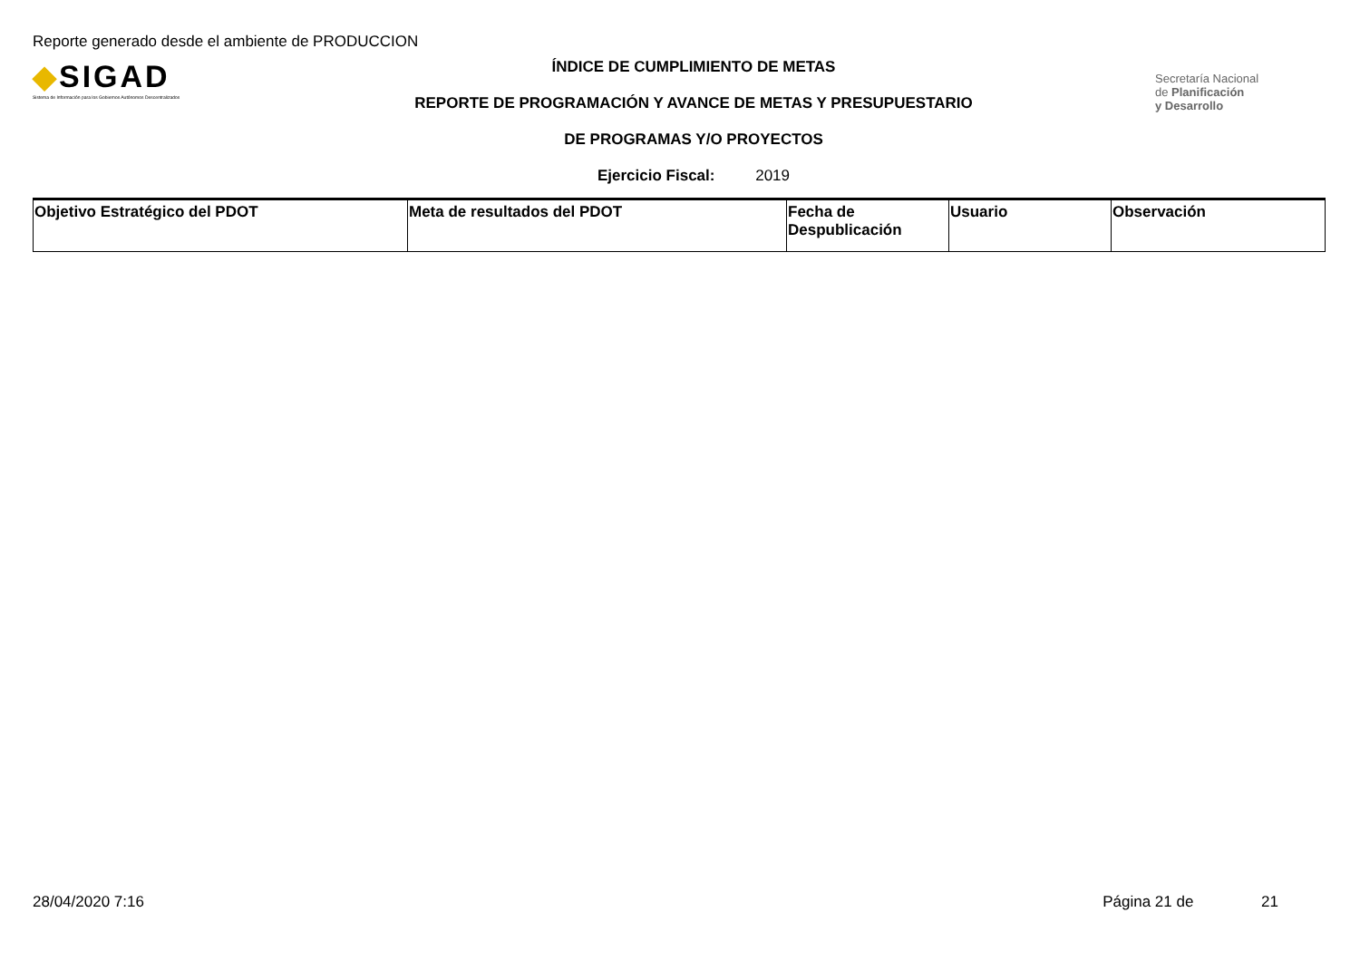Reporte generado desde el ambiente de PRODUCCION
◆SIGAD
Sistema de Información para los Gobiernos Autónomos Descentralizados
ÍNDICE DE CUMPLIMIENTO DE METAS
REPORTE DE PROGRAMACIÓN Y AVANCE DE METAS Y PRESUPUESTARIO
DE PROGRAMAS Y/O PROYECTOS
Ejercicio Fiscal: 2019
Secretaría Nacional
de Planificación
y Desarrollo
| Objetivo Estratégico del PDOT | Meta de resultados del PDOT | Fecha de Despublicación | Usuario | Observación |
| --- | --- | --- | --- | --- |
28/04/2020 7:16 Página 21 de 21